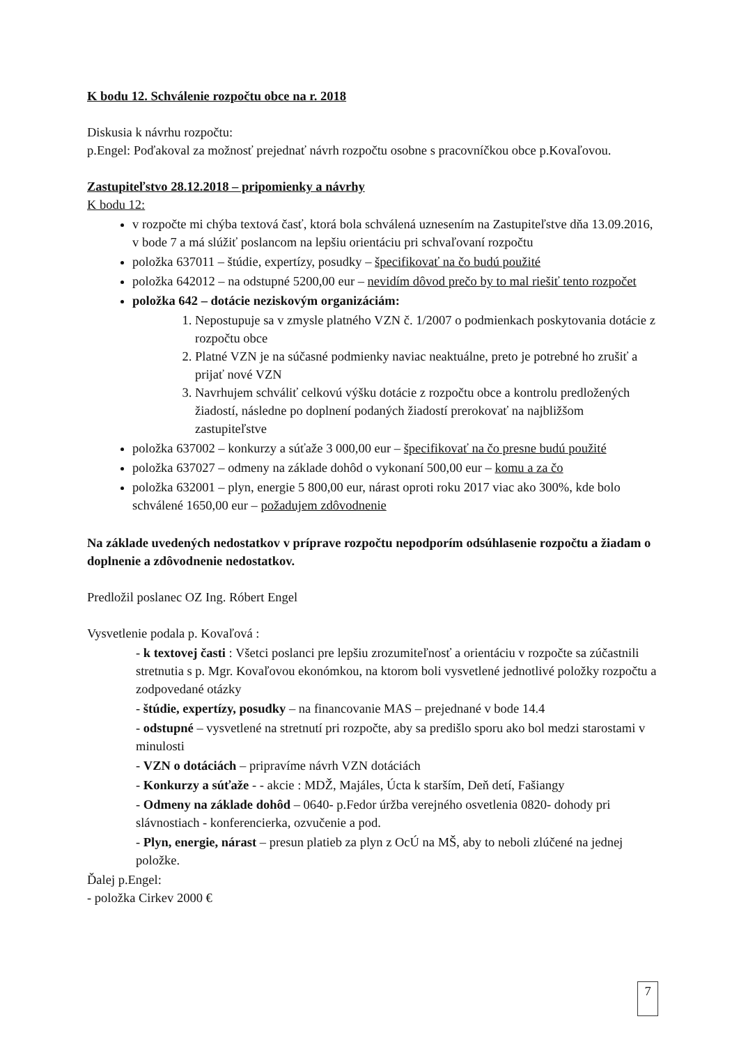K bodu 12. Schválenie rozpočtu obce na r. 2018
Diskusia k návrhu rozpočtu:
p.Engel: Poďakoval za možnosť prejednať návrh rozpočtu osobne s pracovníčkou obce p.Kovaľovou.
Zastupiteľstvo 28.12.2018 – pripomienky a návrhy
K bodu 12:
v rozpočte mi chýba textová časť, ktorá bola schválená uznesením na Zastupiteľstve dňa 13.09.2016, v bode 7 a má slúžiť poslancom na lepšiu orientáciu pri schvaľovaní rozpočtu
položka 637011 – štúdie, expertízy, posudky – špecifikovať na čo budú použité
položka 642012 – na odstupné 5200,00 eur – nevidím dôvod prečo by to mal riešiť tento rozpočet
položka 642 – dotácie neziskovým organizáciám:
1. Nepostupuje sa v zmysle platného VZN č. 1/2007 o podmienkach poskytovania dotácie z rozpočtu obce
2. Platné VZN je na súčasné podmienky naviac neaktuálne, preto je potrebné ho zrušiť a prijať nové VZN
3. Navrhujem schváliť celkovú výšku dotácie z rozpočtu obce a kontrolu predložených žiadostí, následne po doplnení podaných žiadostí prerokovať na najbližšom zastupiteľstve
položka 637002 – konkurzy a súťaže 3 000,00 eur – špecifikovať na čo presne budú použité
položka 637027 – odmeny na základe dohôd o vykonaní 500,00 eur – komu a za čo
položka 632001 – plyn, energie 5 800,00 eur, nárast oproti roku 2017 viac ako 300%, kde bolo schválené 1650,00 eur – požadujem zdôvodnenie
Na základe uvedených nedostatkov v príprave rozpočtu nepodporím odsúhlasenie rozpočtu a žiadam o doplnenie a zdôvodnenie nedostatkov.
Predložil poslanec OZ Ing. Róbert Engel
Vysvetlenie podala p. Kovaľová :
- k textovej časti : Všetci poslanci pre lepšiu zrozumiteľnosť a orientáciu v rozpočte sa zúčastnili stretnutia s p. Mgr. Kovaľovou ekonómkou, na ktorom boli vysvetlené jednotlivé položky rozpočtu a zodpovedané otázky
- štúdie, expertízy, posudky – na financovanie MAS – prejednané v bode 14.4
- odstupné – vysvetlené na stretnutí pri rozpočte, aby sa predišlo sporu ako bol medzi starostami v minulosti
- VZN o dotáciách – pripravíme návrh VZN dotáciách
- Konkurzy a súťaže - - akcie : MDŽ, Majáles, Úcta k starším, Deň detí, Fašiangy
- Odmeny na základe dohôd – 0640- p.Fedor úržba verejného osvetlenia 0820- dohody pri slávnostiach - konferencierka, ozvučenie a pod.
- Plyn, energie, nárast – presun platieb za plyn z OcÚ na MŠ, aby to neboli zlúčené na jednej položke.
Ďalej p.Engel:
- položka Cirkev 2000 €
7